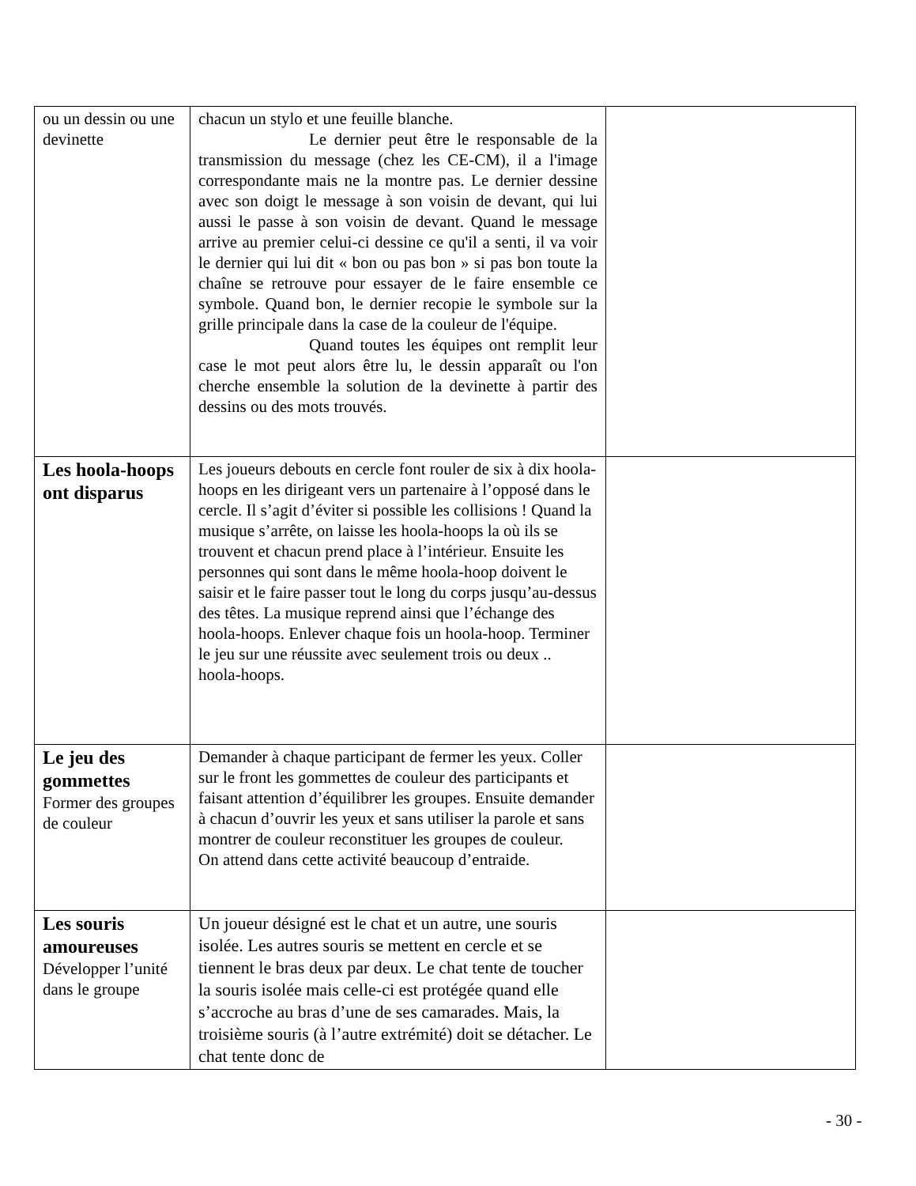| ou un dessin ou une devinette | chacun un stylo et une feuille blanche. Le dernier peut être le responsable de la transmission du message (chez les CE-CM), il a l'image correspondante mais ne la montre pas. Le dernier dessine avec son doigt le message à son voisin de devant, qui lui aussi le passe à son voisin de devant. Quand le message arrive au premier celui-ci dessine ce qu'il a senti, il va voir le dernier qui lui dit « bon ou pas bon » si pas bon toute la chaîne se retrouve pour essayer de le faire ensemble ce symbole. Quand bon, le dernier recopie le symbole sur la grille principale dans la case de la couleur de l'équipe. Quand toutes les équipes ont remplit leur case le mot peut alors être lu, le dessin apparaît ou l'on cherche ensemble la solution de la devinette à partir des dessins ou des mots trouvés. | |
| Les hoola-hoops ont disparus | Les joueurs debouts en cercle font rouler de six à dix hoola-hoops en les dirigeant vers un partenaire à l’opposé dans le cercle. Il s’agit d’éviter si possible les collisions ! Quand la musique s’arrête, on laisse les hoola-hoops la où ils se trouvent et chacun prend place à l’intérieur. Ensuite les personnes qui sont dans le même hoola-hoop doivent le saisir et le faire passer tout le long du corps jusqu’au-dessus des têtes. La musique reprend ainsi que l’échange des hoola-hoops. Enlever chaque fois un hoola-hoop. Terminer le jeu sur une réussite avec seulement trois ou deux .. hoola-hoops. | |
| Le jeu des gommettes Former des groupes de couleur | Demander à chaque participant de fermer les yeux. Coller sur le front les gommettes de couleur des participants et faisant attention d’équilibrer les groupes. Ensuite demander à chacun d’ouvrir les yeux et sans utiliser la parole et sans montrer de couleur reconstituer les groupes de couleur. On attend dans cette activité beaucoup d’entraide. | |
| Les souris amoureuses Développer l’unité dans le groupe | Un joueur désigné est le chat et un autre, une souris isolée. Les autres souris se mettent en cercle et se tiennent le bras deux par deux. Le chat tente de toucher la souris isolée mais celle-ci est protégée quand elle s’accroche au bras d’une de ses camarades. Mais, la troisième souris (à l’autre extrémité) doit se détacher. Le chat tente donc de | |
- 30 -